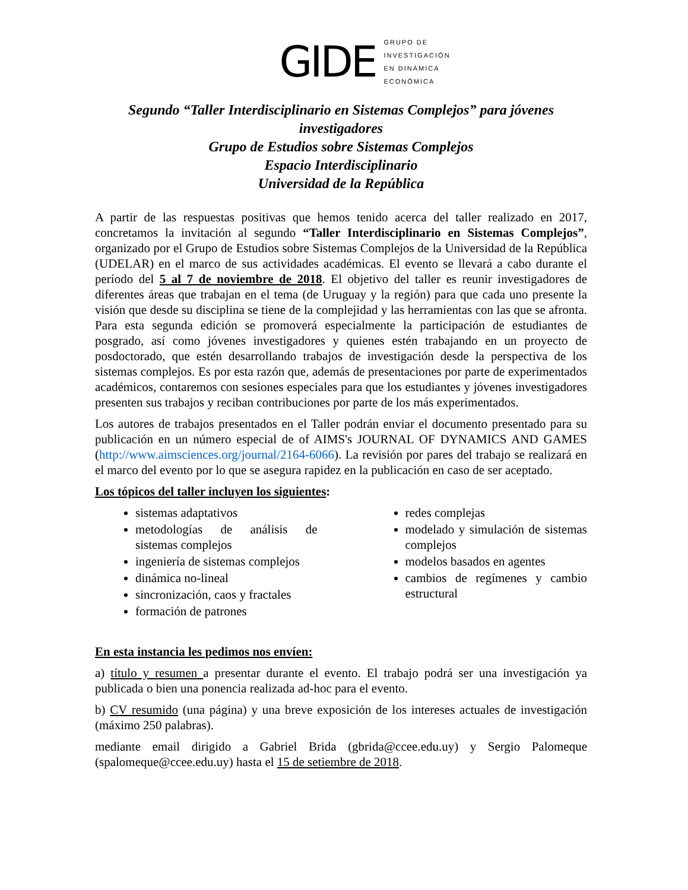GIDE
GRUPO DE
INVESTIGACIÓN
EN DINÁMICA
ECONÓMICA
Segundo “Taller Interdisciplinario en Sistemas Complejos” para jóvenes investigadores
Grupo de Estudios sobre Sistemas Complejos
Espacio Interdisciplinario
Universidad de la República
A partir de las respuestas positivas que hemos tenido acerca del taller realizado en 2017, concretamos la invitación al segundo “Taller Interdisciplinario en Sistemas Complejos”, organizado por el Grupo de Estudios sobre Sistemas Complejos de la Universidad de la República (UDELAR) en el marco de sus actividades académicas. El evento se llevará a cabo durante el período del 5 al 7 de noviembre de 2018. El objetivo del taller es reunir investigadores de diferentes áreas que trabajan en el tema (de Uruguay y la región) para que cada uno presente la visión que desde su disciplina se tiene de la complejidad y las herramientas con las que se afronta. Para esta segunda edición se promoverá especialmente la participación de estudiantes de posgrado, así como jóvenes investigadores y quienes estén trabajando en un proyecto de posdoctorado, que estén desarrollando trabajos de investigación desde la perspectiva de los sistemas complejos. Es por esta razón que, además de presentaciones por parte de experimentados académicos, contaremos con sesiones especiales para que los estudiantes y jóvenes investigadores presenten sus trabajos y reciban contribuciones por parte de los más experimentados.
Los autores de trabajos presentados en el Taller podrán enviar el documento presentado para su publicación en un número especial de of AIMS's JOURNAL OF DYNAMICS AND GAMES (http://www.aimsciences.org/journal/2164-6066). La revisión por pares del trabajo se realizará en el marco del evento por lo que se asegura rapidez en la publicación en caso de ser aceptado.
Los tópicos del taller incluyen los siguientes:
sistemas adaptativos
metodologías de análisis de sistemas complejos
ingeniería de sistemas complejos
dinámica no-lineal
sincronización, caos y fractales
formación de patrones
redes complejas
modelado y simulación de sistemas complejos
modelos basados en agentes
cambios de regímenes y cambio estructural
En esta instancia les pedimos nos envíen:
a) título y resumen a presentar durante el evento. El trabajo podrá ser una investigación ya publicada o bien una ponencia realizada ad-hoc para el evento.
b) CV resumido (una página) y una breve exposición de los intereses actuales de investigación (máximo 250 palabras).
mediante email dirigido a Gabriel Brida (gbrida@ccee.edu.uy) y Sergio Palomeque (spalomeque@ccee.edu.uy) hasta el 15 de setiembre de 2018.